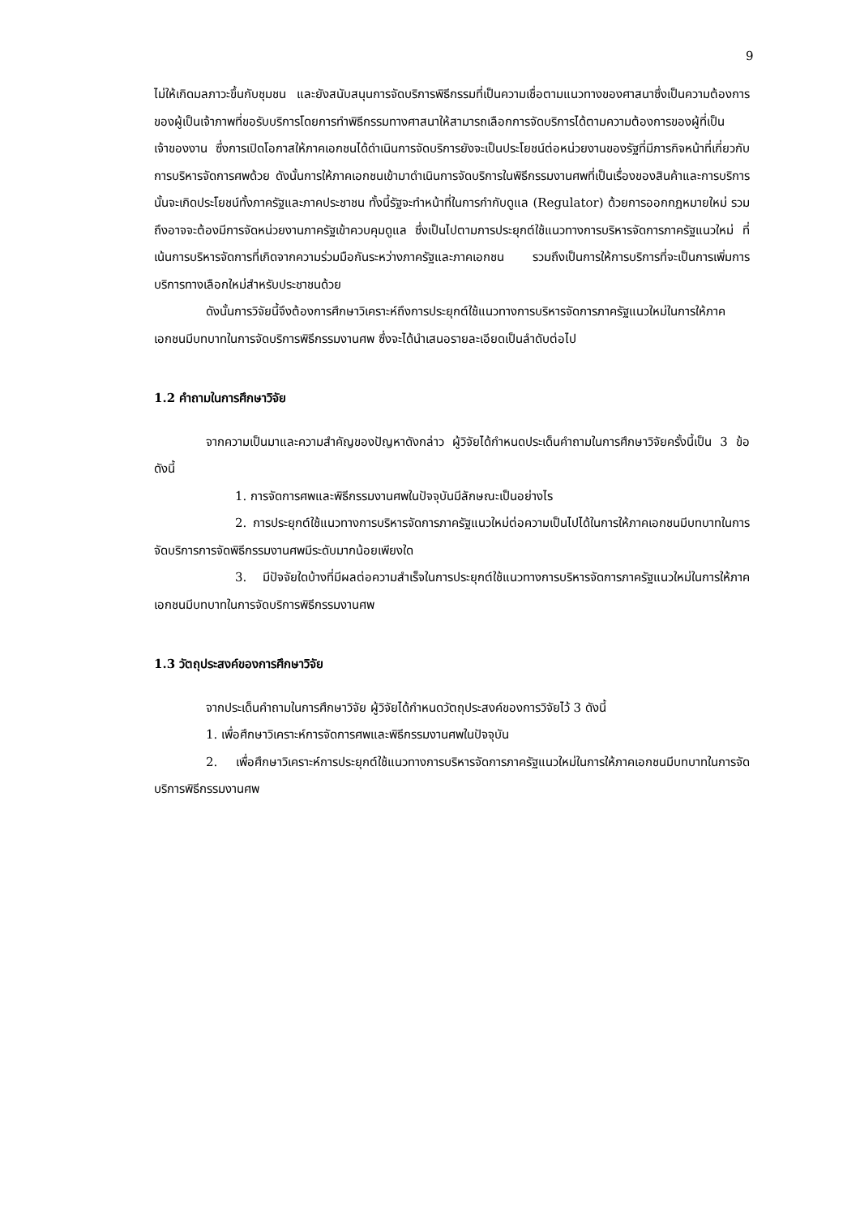9
ไม่ให้เกิดมลภาวะขึ้นกับชุมชน และยังสนับสนุนการจัดบริการพิธีกรรมที่เป็นความเชื่อตามแนวทางของศาสนาซึ่งเป็นความต้องการของผู้เป็นเจ้าภาพที่ขอรับบริการโดยการทำพิธีกรรมทางศาสนาให้สามารถเลือกการจัดบริการได้ตามความต้องการของผู้ที่เป็นเจ้าของงาน ซึ่งการเปิดโอกาสให้ภาคเอกชนได้ดำเนินการจัดบริการยังจะเป็นประโยชน์ต่อหน่วยงานของรัฐที่มีภารกิจหน้าที่เกี่ยวกับการบริหารจัดการศพด้วย ดังนั้นการให้ภาคเอกชนเข้ามาดำเนินการจัดบริการในพิธีกรรมงานศพที่เป็นเรื่องของสินค้าและการบริการ นั้นจะเกิดประโยชน์ทั้งภาครัฐและภาคประชาชน ทั้งนี้รัฐจะทำหน้าที่ในการกำกับดูแล (Regulator) ด้วยการออกกฎหมายใหม่ รวมถึงอาจจะต้องมีการจัดหน่วยงานภาครัฐเข้าควบคุมดูแล ซึ่งเป็นไปตามการประยุกต์ใช้แนวทางการบริหารจัดการภาครัฐแนวใหม่ ที่เน้นการบริหารจัดการที่เกิดจากความร่วมมือกันระหว่างภาครัฐและภาคเอกชน รวมถึงเป็นการให้การบริการที่จะเป็นการเพิ่มการบริการทางเลือกใหม่สำหรับประชาชนด้วย
ดังนั้นการวิจัยนี้จึงต้องการศึกษาวิเคราะห์ถึงการประยุกต์ใช้แนวทางการบริหารจัดการภาครัฐแนวใหม่ในการให้ภาคเอกชนมีบทบาทในการจัดบริการพิธีกรรมงานศพ ซึ่งจะได้นำเสนอรายละเอียดเป็นลำดับต่อไป
1.2 คำถามในการศึกษาวิจัย
จากความเป็นมาและความสำคัญของปัญหาดังกล่าว ผู้วิจัยได้กำหนดประเด็นคำถามในการศึกษาวิจัยครั้งนี้เป็น 3 ข้อ ดังนี้
1. การจัดการศพและพิธีกรรมงานศพในปัจจุบันมีลักษณะเป็นอย่างไร
2. การประยุกต์ใช้แนวทางการบริหารจัดการภาครัฐแนวใหม่ต่อความเป็นไปได้ในการให้ภาคเอกชนมีบทบาทในการจัดบริการการจัดพิธีกรรมงานศพมีระดับมากน้อยเพียงใด
3. มีปัจจัยใดบ้างที่มีผลต่อความสำเร็จในการประยุกต์ใช้แนวทางการบริหารจัดการภาครัฐแนวใหม่ในการให้ภาคเอกชนมีบทบาทในการจัดบริการพิธีกรรมงานศพ
1.3 วัตถุประสงค์ของการศึกษาวิจัย
จากประเด็นคำถามในการศึกษาวิจัย ผู้วิจัยได้กำหนดวัตถุประสงค์ของการวิจัยไว้ 3 ดังนี้
1. เพื่อศึกษาวิเคราะห์การจัดการศพและพิธีกรรมงานศพในปัจจุบัน
2. เพื่อศึกษาวิเคราะห์การประยุกต์ใช้แนวทางการบริหารจัดการภาครัฐแนวใหม่ในการให้ภาคเอกชนมีบทบาทในการจัดบริการพิธีกรรมงานศพ